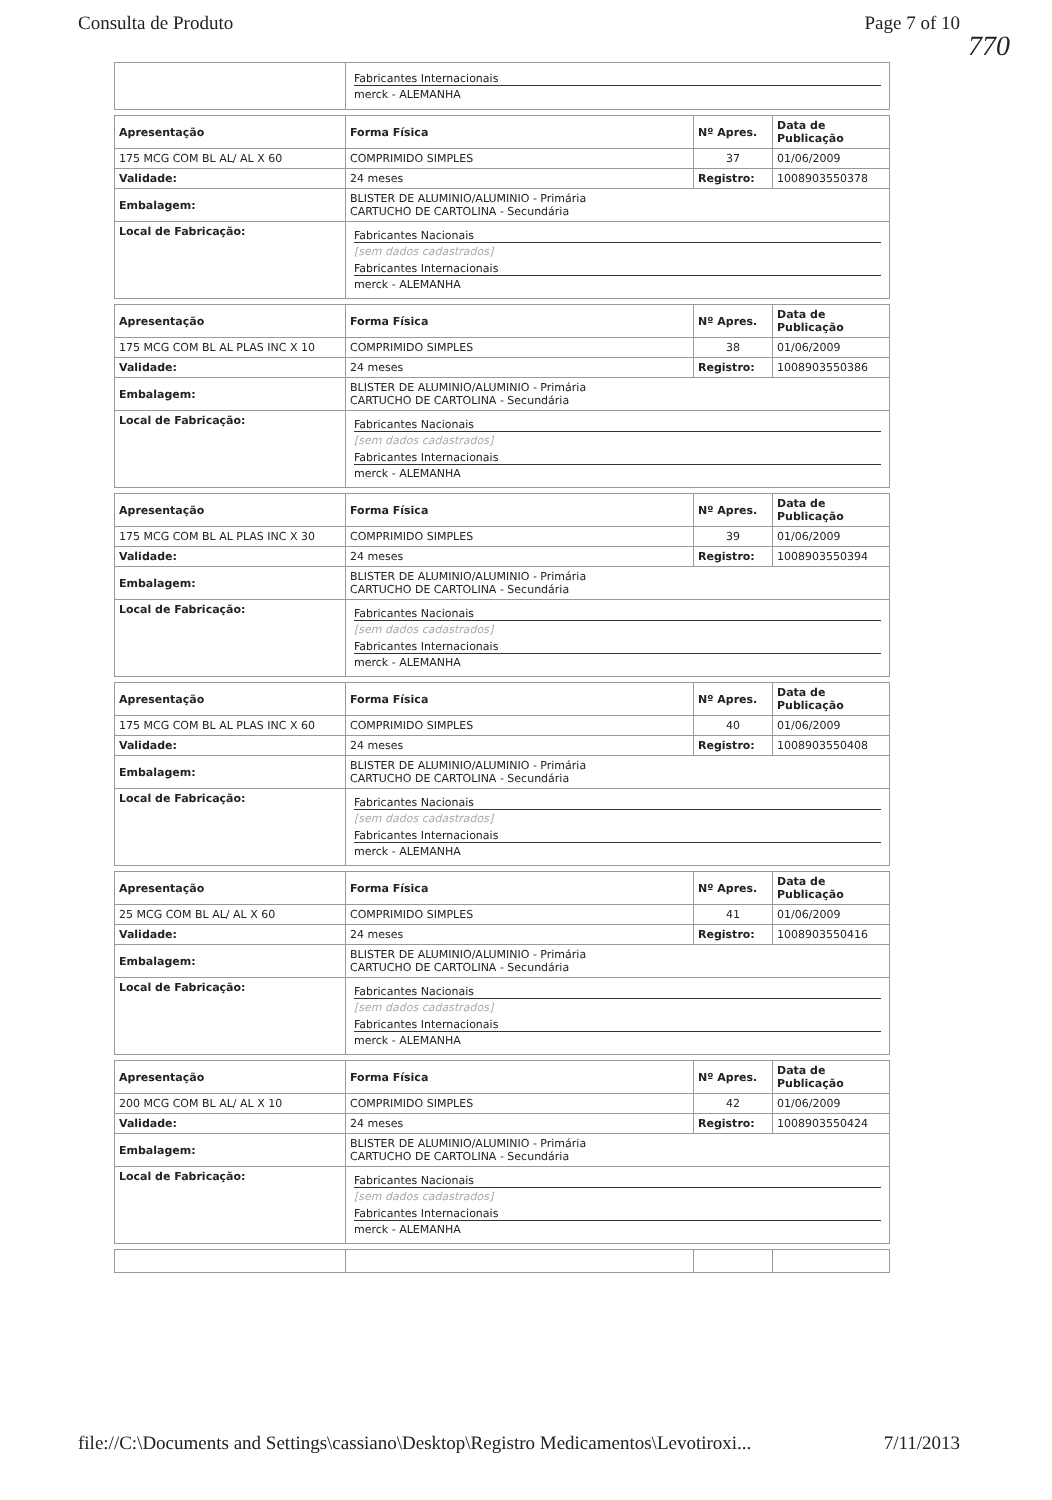Consulta de Produto Page 7 of 10
770
| | Fabricantes Internacionais merck - ALEMANHA |
| Apresentação | Forma Física | Nº Apres. | Data de Publicação |
| --- | --- | --- | --- |
| 175 MCG COM BL AL/ AL X 60 | COMPRIMIDO SIMPLES | 37 | 01/06/2009 |
| Validade: | 24 meses | Registro: | 1008903550378 |
| Embalagem: | BLISTER DE ALUMINIO/ALUMINIO - Primária CARTUCHO DE CARTOLINA - Secundária | | |
| Local de Fabricação: | Fabricantes Nacionais [sem dados cadastrados] Fabricantes Internacionais merck - ALEMANHA | | |
| Apresentação | Forma Física | Nº Apres. | Data de Publicação |
| --- | --- | --- | --- |
| 175 MCG COM BL AL PLAS INC X 10 | COMPRIMIDO SIMPLES | 38 | 01/06/2009 |
| Validade: | 24 meses | Registro: | 1008903550386 |
| Embalagem: | BLISTER DE ALUMINIO/ALUMINIO - Primária CARTUCHO DE CARTOLINA - Secundária | | |
| Local de Fabricação: | Fabricantes Nacionais [sem dados cadastrados] Fabricantes Internacionais merck - ALEMANHA | | |
| Apresentação | Forma Física | Nº Apres. | Data de Publicação |
| --- | --- | --- | --- |
| 175 MCG COM BL AL PLAS INC X 30 | COMPRIMIDO SIMPLES | 39 | 01/06/2009 |
| Validade: | 24 meses | Registro: | 1008903550394 |
| Embalagem: | BLISTER DE ALUMINIO/ALUMINIO - Primária CARTUCHO DE CARTOLINA - Secundária | | |
| Local de Fabricação: | Fabricantes Nacionais [sem dados cadastrados] Fabricantes Internacionais merck - ALEMANHA | | |
| Apresentação | Forma Física | Nº Apres. | Data de Publicação |
| --- | --- | --- | --- |
| 175 MCG COM BL AL PLAS INC X 60 | COMPRIMIDO SIMPLES | 40 | 01/06/2009 |
| Validade: | 24 meses | Registro: | 1008903550408 |
| Embalagem: | BLISTER DE ALUMINIO/ALUMINIO - Primária CARTUCHO DE CARTOLINA - Secundária | | |
| Local de Fabricação: | Fabricantes Nacionais [sem dados cadastrados] Fabricantes Internacionais merck - ALEMANHA | | |
| Apresentação | Forma Física | Nº Apres. | Data de Publicação |
| --- | --- | --- | --- |
| 25 MCG COM BL AL/ AL X 60 | COMPRIMIDO SIMPLES | 41 | 01/06/2009 |
| Validade: | 24 meses | Registro: | 1008903550416 |
| Embalagem: | BLISTER DE ALUMINIO/ALUMINIO - Primária CARTUCHO DE CARTOLINA - Secundária | | |
| Local de Fabricação: | Fabricantes Nacionais [sem dados cadastrados] Fabricantes Internacionais merck - ALEMANHA | | |
| Apresentação | Forma Física | Nº Apres. | Data de Publicação |
| --- | --- | --- | --- |
| 200 MCG COM BL AL/ AL X 10 | COMPRIMIDO SIMPLES | 42 | 01/06/2009 |
| Validade: | 24 meses | Registro: | 1008903550424 |
| Embalagem: | BLISTER DE ALUMINIO/ALUMINIO - Primária CARTUCHO DE CARTOLINA - Secundária | | |
| Local de Fabricação: | Fabricantes Nacionais [sem dados cadastrados] Fabricantes Internacionais merck - ALEMANHA | | |
file://C:\Documents and Settings\cassiano\Desktop\Registro Medicamentos\Levotiroxi... 7/11/2013